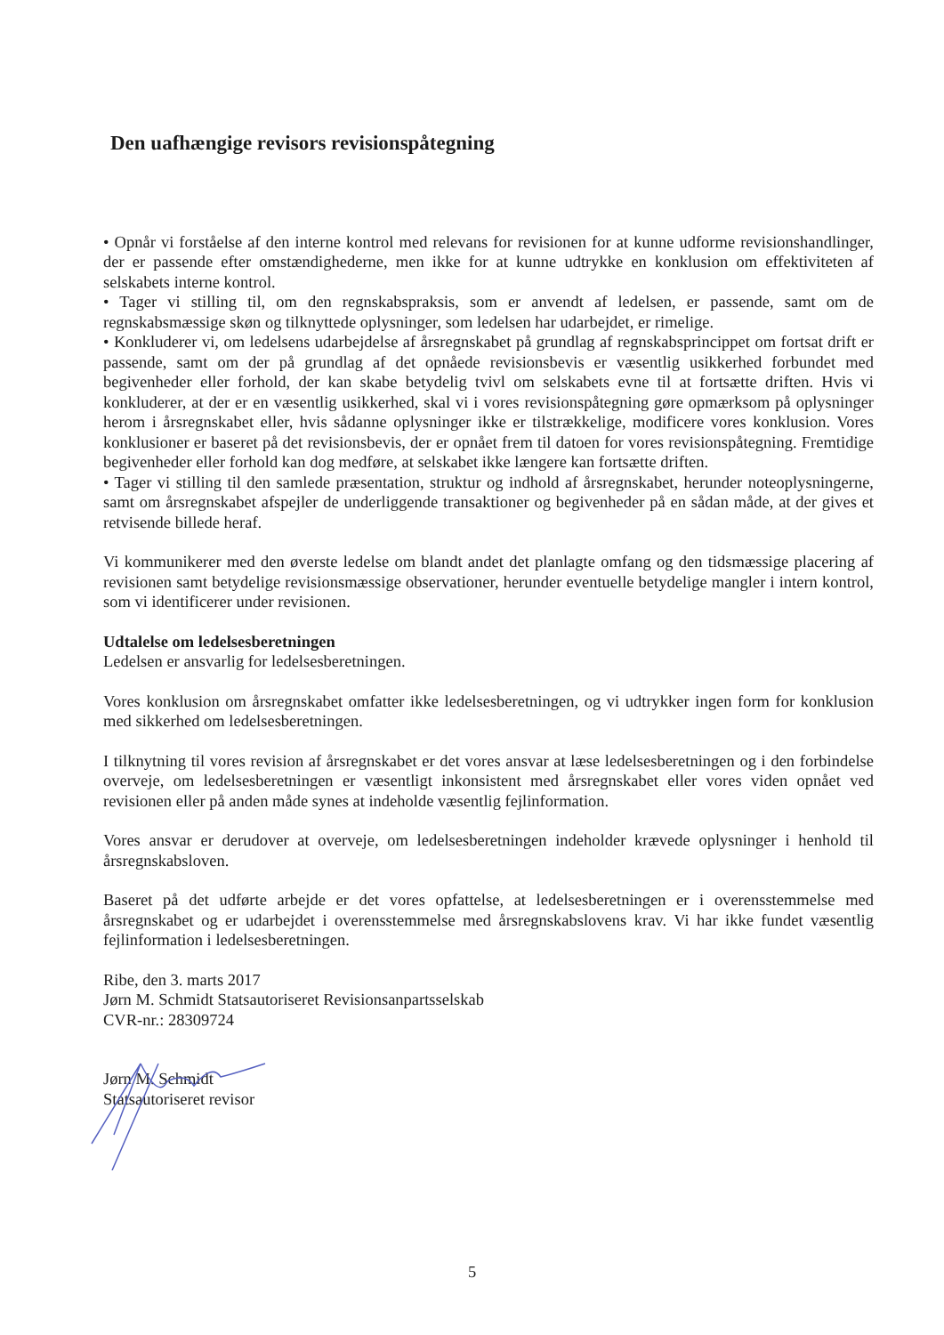Den uafhængige revisors revisionspåtegning
• Opnår vi forståelse af den interne kontrol med relevans for revisionen for at kunne udforme revisionshandlinger, der er passende efter omstændighederne, men ikke for at kunne udtrykke en konklusion om effektiviteten af selskabets interne kontrol.
• Tager vi stilling til, om den regnskabspraksis, som er anvendt af ledelsen, er passende, samt om de regnskabsmæssige skøn og tilknyttede oplysninger, som ledelsen har udarbejdet, er rimelige.
• Konkluderer vi, om ledelsens udarbejdelse af årsregnskabet på grundlag af regnskabsprincippet om fortsat drift er passende, samt om der på grundlag af det opnåede revisionsbevis er væsentlig usikkerhed forbundet med begivenheder eller forhold, der kan skabe betydelig tvivl om selskabets evne til at fortsætte driften. Hvis vi konkluderer, at der er en væsentlig usikkerhed, skal vi i vores revisionspåtegning gøre opmærksom på oplysninger herom i årsregnskabet eller, hvis sådanne oplysninger ikke er tilstrækkelige, modificere vores konklusion. Vores konklusioner er baseret på det revisionsbevis, der er opnået frem til datoen for vores revisionspåtegning. Fremtidige begivenheder eller forhold kan dog medføre, at selskabet ikke længere kan fortsætte driften.
• Tager vi stilling til den samlede præsentation, struktur og indhold af årsregnskabet, herunder noteoplysningerne, samt om årsregnskabet afspejler de underliggende transaktioner og begivenheder på en sådan måde, at der gives et retvisende billede heraf.
Vi kommunikerer med den øverste ledelse om blandt andet det planlagte omfang og den tidsmæssige placering af revisionen samt betydelige revisionsmæssige observationer, herunder eventuelle betydelige mangler i intern kontrol, som vi identificerer under revisionen.
Udtalelse om ledelsesberetningen
Ledelsen er ansvarlig for ledelsesberetningen.
Vores konklusion om årsregnskabet omfatter ikke ledelsesberetningen, og vi udtrykker ingen form for konklusion med sikkerhed om ledelsesberetningen.
I tilknytning til vores revision af årsregnskabet er det vores ansvar at læse ledelsesberetningen og i den forbindelse overveje, om ledelsesberetningen er væsentligt inkonsistent med årsregnskabet eller vores viden opnået ved revisionen eller på anden måde synes at indeholde væsentlig fejlinformation.
Vores ansvar er derudover at overveje, om ledelsesberetningen indeholder krævede oplysninger i henhold til årsregnskabsloven.
Baseret på det udførte arbejde er det vores opfattelse, at ledelsesberetningen er i overensstemmelse med årsregnskabet og er udarbejdet i overensstemmelse med årsregnskabslovens krav. Vi har ikke fundet væsentlig fejlinformation i ledelsesberetningen.
Ribe, den 3. marts 2017
Jørn M. Schmidt Statsautoriseret Revisionsanpartsselskab
CVR-nr.: 28309724
Jørn M. Schmidt
Statsautoriseret revisor
5